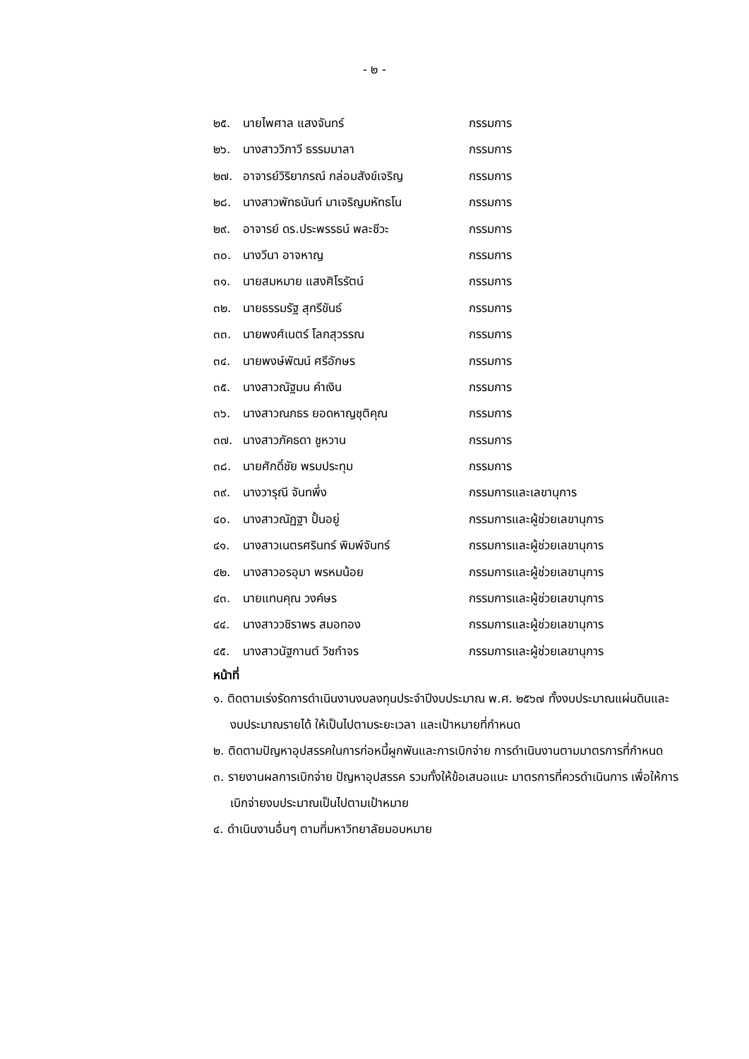- ๒ -
๒๕. นายไพศาล แสงจันทร์ กรรมการ
๒๖. นางสาววิภาวี ธรรมมาลา กรรมการ
๒๗. อาจารย์วิริยาภรณ์ กล่อมสังข์เจริญ กรรมการ
๒๘. นางสาวพัทธนันท์ มาเจริญมหัทธโน กรรมการ
๒๙. อาจารย์ ดร.ประพรรธน์ พละชีวะ กรรมการ
๓๐. นางวีนา อาจหาญ กรรมการ
๓๑. นายสมหมาย แสงศิโรรัตน์ กรรมการ
๓๒. นายธรรมรัฐ สุกรีขันธ์ กรรมการ
๓๓. นายพงศ์เนตร์ โลกสุวรรณ กรรมการ
๓๔. นายพงษ์พัฒน์ ศรีอักษร กรรมการ
๓๕. นางสาวณัฐมน คำเงิน กรรมการ
๓๖. นางสาวณภธร ยอดหาญชุติคุณ กรรมการ
๓๗. นางสาวภัคธดา ชูหวาน กรรมการ
๓๘. นายศักดิ์ชัย พรมประทุม กรรมการ
๓๙. นางวารุณี จันทพึ่ง กรรมการและเลขานุการ
๔๐. นางสาวณัฏฐา ปั้นอยู่ กรรมการและผู้ช่วยเลขานุการ
๔๑. นางสาวเนตรศรินทร์ พิมพ์จันทร์ กรรมการและผู้ช่วยเลขานุการ
๔๒. นางสาวอรอุมา พรหมน้อย กรรมการและผู้ช่วยเลขานุการ
๔๓. นายแทนคุณ วงค์ษร กรรมการและผู้ช่วยเลขานุการ
๔๔. นางสาววชิราพร สมอทอง กรรมการและผู้ช่วยเลขานุการ
๔๕. นางสาวนัฐกานต์ วิชกำจร กรรมการและผู้ช่วยเลขานุการ
หน้าที่
๑. ติดตามเร่งรัดการดำเนินงานงบลงทุนประจำปีงบประมาณ พ.ศ. ๒๕๖๗ ทั้งงบประมาณแผ่นดินและงบประมาณรายได้ ให้เป็นไปตามระยะเวลา และเป้าหมายที่กำหนด
๒. ติดตามปัญหาอุปสรรคในการก่อหนี้ผูกพันและการเบิกจ่าย การดำเนินงานตามมาตรการที่กำหนด
๓. รายงานผลการเบิกจ่าย ปัญหาอุปสรรค รวมทั้งให้ข้อเสนอแนะ มาตรการที่ควรดำเนินการ เพื่อให้การเบิกจ่ายงบประมาณเป็นไปตามเป้าหมาย
๔. ดำเนินงานอื่นๆ ตามที่มหาวิทยาลัยมอบหมาย